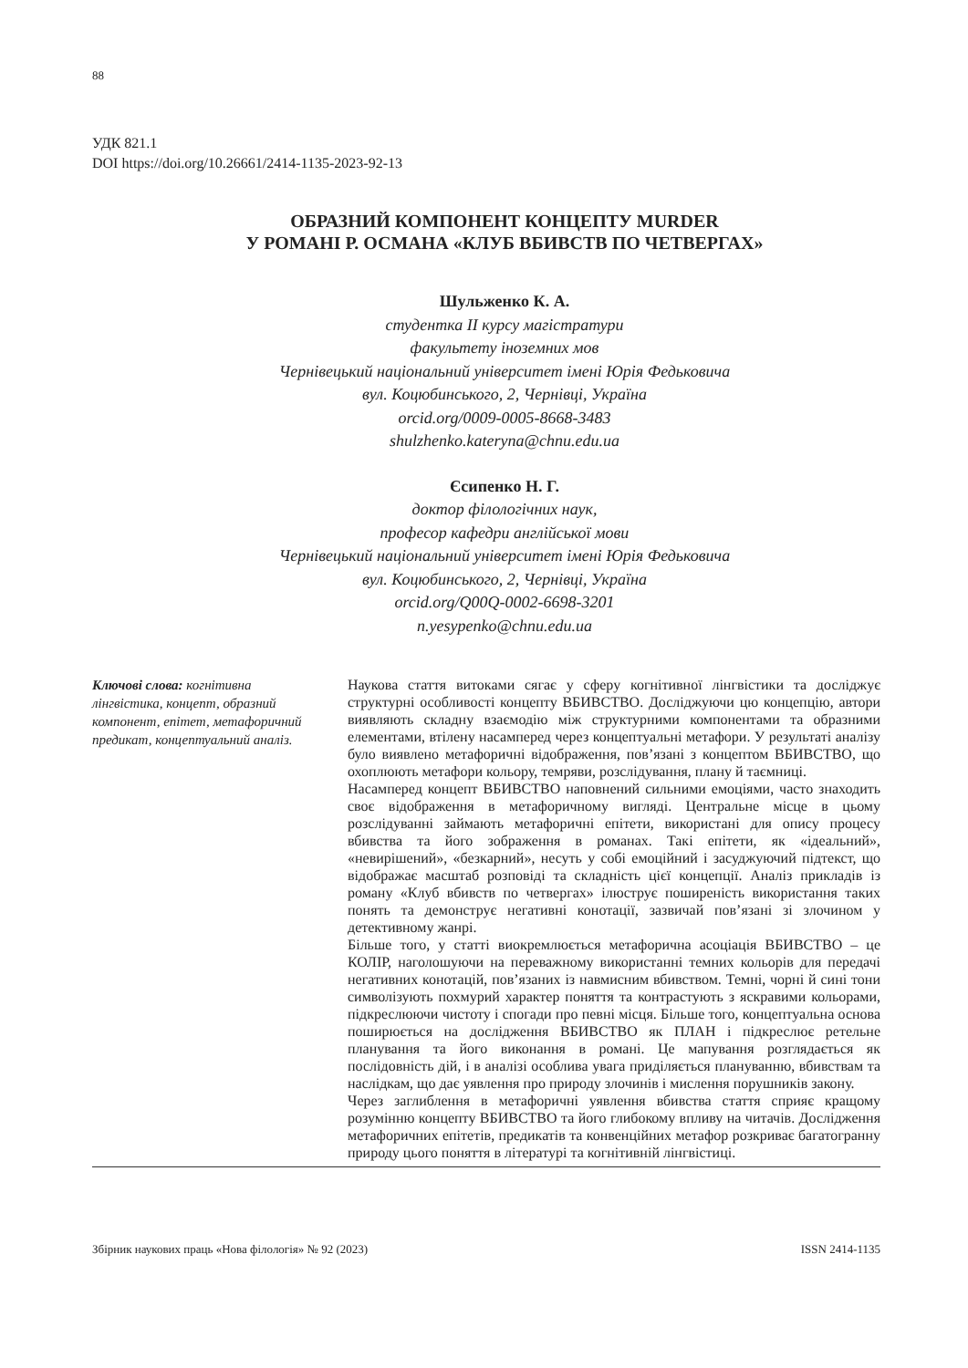88
УДК 821.1
DOI https://doi.org/10.26661/2414-1135-2023-92-13
ОБРАЗНИЙ КОМПОНЕНТ КОНЦЕПТУ MURDER
У РОМАНІ Р. ОСМАНА «КЛУБ ВБИВСТВ ПО ЧЕТВЕРГАХ»
Шульженко К. А.
студентка ІІ курсу магістратури
факультету іноземних мов
Чернівецький національний університет імені Юрія Федьковича
вул. Коцюбинського, 2, Чернівці, Україна
orcid.org/0009-0005-8668-3483
shulzhenko.kateryna@chnu.edu.ua
Єсипенко Н. Г.
доктор філологічних наук,
професор кафедри англійської мови
Чернівецький національний університет імені Юрія Федьковича
вул. Коцюбинського, 2, Чернівці, Україна
orcid.org/Q00Q-0002-6698-3201
n.yesypenko@chnu.edu.ua
Ключові слова: когнітивна лінгвістика, концепт, образний компонент, епітет, метафоричний предикат, концептуальний аналіз.
Наукова стаття витоками сягає у сферу когнітивної лінгвістики та досліджує структурні особливості концепту ВБИВСТВО. Досліджуючи цю концепцію, автори виявляють складну взаємодію між структурними компонентами та образними елементами, втілену насамперед через концептуальні метафори. У результаті аналізу було виявлено метафоричні відображення, пов’язані з концептом ВБИВСТВО, що охоплюють метафори кольору, темряви, розслідування, плану й таємниці.
Насамперед концепт ВБИВСТВО наповнений сильними емоціями, часто знаходить своє відображення в метафоричному вигляді. Центральне місце в цьому розслідуванні займають метафоричні епітети, використані для опису процесу вбивства та його зображення в романах. Такі епітети, як «ідеальний», «невирішений», «безкарний», несуть у собі емоційний і засуджуючий підтекст, що відображає масштаб розповіді та складність цієї концепції. Аналіз прикладів із роману «Клуб вбивств по четвергах» ілюструє поширеність використання таких понять та демонструє негативні конотації, зазвичай пов’язані зі злочином у детективному жанрі.
Більше того, у статті виокремлюється метафорична асоціація ВБИВСТВО – це КОЛІР, наголошуючи на переважному використанні темних кольорів для передачі негативних конотацій, пов’язаних із навмисним вбивством. Темні, чорні й сині тони символізують похмурий характер поняття та контрастують з яскравими кольорами, підкреслюючи чистоту і спогади про певні місця. Більше того, концептуальна основа поширюється на дослідження ВБИВСТВО як ПЛАН і підкреслює ретельне планування та його виконання в романі. Це мапування розглядається як послідовність дій, і в аналізі особлива увага приділяється плануванню, вбивствам та наслідкам, що дає уявлення про природу злочинів і мислення порушників закону.
Через заглиблення в метафоричні уявлення вбивства стаття сприяє кращому розумінню концепту ВБИВСТВО та його глибокому впливу на читачів. Дослідження метафоричних епітетів, предикатів та конвенційних метафор розкриває багатогранну природу цього поняття в літературі та когнітивній лінгвістиці.
Збірник наукових праць «Нова філологія» № 92 (2023) ISSN 2414-1135